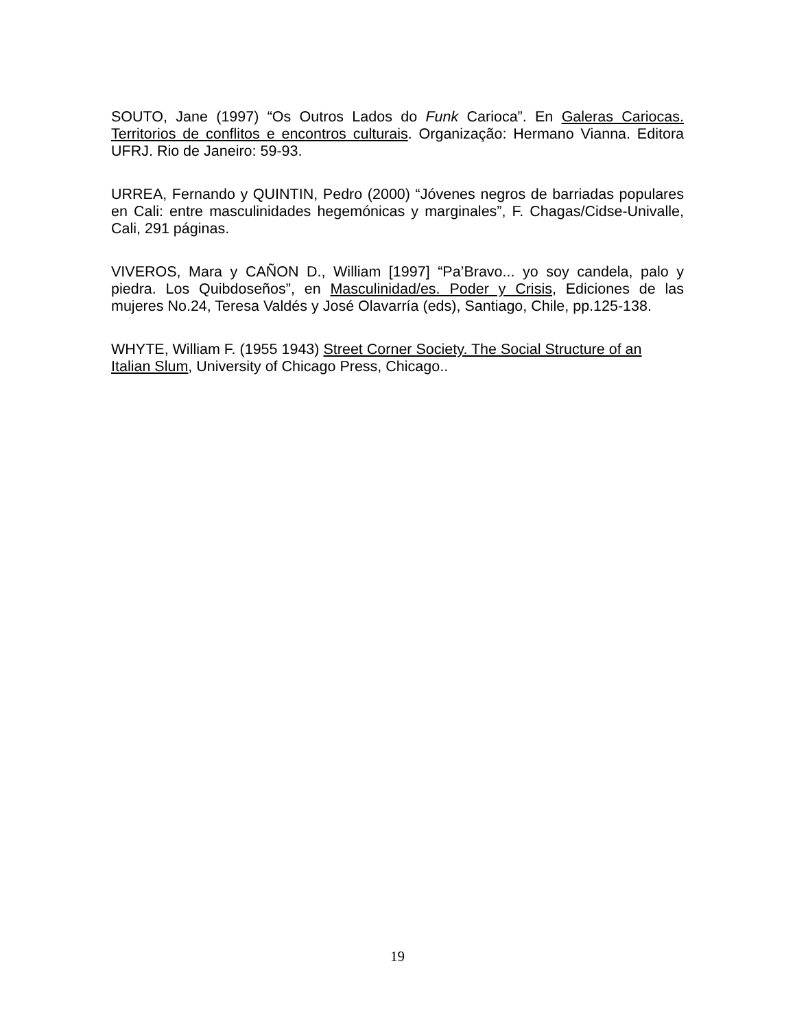SOUTO, Jane (1997) “Os Outros Lados do Funk Carioca”. En Galeras Cariocas. Territorios de conflitos e encontros culturais. Organização: Hermano Vianna. Editora UFRJ. Rio de Janeiro: 59-93.
URREA, Fernando y QUINTIN, Pedro (2000) “Jóvenes negros de barriadas populares en Cali: entre masculinidades hegemónicas y marginales”, F. Chagas/Cidse-Univalle, Cali, 291 páginas.
VIVEROS, Mara y CAÑON D., William [1997] “Pa’Bravo... yo soy candela, palo y piedra. Los Quibdoseños”, en Masculinidad/es. Poder y Crisis, Ediciones de las mujeres No.24, Teresa Valdés y José Olavarría (eds), Santiago, Chile, pp.125-138.
WHYTE, William F. (1955 1943) Street Corner Society. The Social Structure of an Italian Slum, University of Chicago Press, Chicago..
19